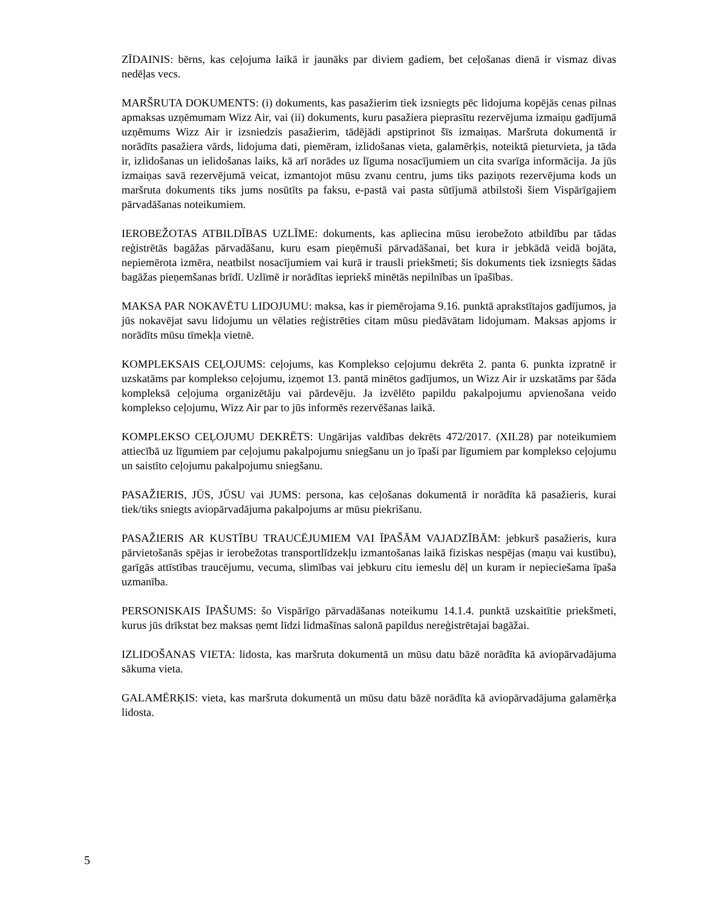ZĪDAINIS: bērns, kas ceļojuma laikā ir jaunāks par diviem gadiem, bet ceļošanas dienā ir vismaz divas nedēļas vecs.
MARŠRUTA DOKUMENTS: (i) dokuments, kas pasažierim tiek izsniegts pēc lidojuma kopējās cenas pilnas apmaksas uzņēmumam Wizz Air, vai (ii) dokuments, kuru pasažiera pieprasītu rezervējuma izmaiņu gadījumā uzņēmums Wizz Air ir izsniedzis pasažierim, tādējādi apstiprinot šīs izmaiņas. Maršruta dokumentā ir norādīts pasažiera vārds, lidojuma dati, piemēram, izlidošanas vieta, galamērķis, noteiktā pieturvieta, ja tāda ir, izlidošanas un ielidošanas laiks, kā arī norādes uz līguma nosacījumiem un cita svarīga informācija. Ja jūs izmaiņas savā rezervējumā veicat, izmantojot mūsu zvanu centru, jums tiks paziņots rezervējuma kods un maršruta dokuments tiks jums nosūtīts pa faksu, e-pastā vai pasta sūtījumā atbilstoši šiem Vispārīgajiem pārvadāšanas noteikumiem.
IEROBEŽOTAS ATBILDĪBAS UZLĪME: dokuments, kas apliecina mūsu ierobežoto atbildību par tādas reģistrētās bagāžas pārvadāšanu, kuru esam pieņēmuši pārvadāšanai, bet kura ir jebkādā veidā bojāta, nepiemērota izmēra, neatbilst nosacījumiem vai kurā ir trausli priekšmeti; šis dokuments tiek izsniegts šādas bagāžas pieņemšanas brīdī. Uzlīmē ir norādītas iepriekš minētās nepilnības un īpašības.
MAKSA PAR NOKAVĒTU LIDOJUMU: maksa, kas ir piemērojama 9.16. punktā aprakstītajos gadījumos, ja jūs nokavējat savu lidojumu un vēlaties reģistrēties citam mūsu piedāvātam lidojumam. Maksas apjoms ir norādīts mūsu tīmekļa vietnē.
KOMPLEKSAIS CEĻOJUMS: ceļojums, kas Komplekso ceļojumu dekrēta 2. panta 6. punkta izpratnē ir uzskatāms par komplekso ceļojumu, izņemot 13. pantā minētos gadījumos, un Wizz Air ir uzskatāms par šāda kompleksā ceļojuma organizētāju vai pārdevēju. Ja izvēlēto papildu pakalpojumu apvienošana veido komplekso ceļojumu, Wizz Air par to jūs informēs rezervēšanas laikā.
KOMPLEKSO CEĻOJUMU DEKRĒTS: Ungārijas valdības dekrēts 472/2017. (XII.28) par noteikumiem attiecībā uz līgumiem par ceļojumu pakalpojumu sniegšanu un jo īpaši par līgumiem par komplekso ceļojumu un saistīto ceļojumu pakalpojumu sniegšanu.
PASAŽIERIS, JŪS, JŪSU vai JUMS: persona, kas ceļošanas dokumentā ir norādīta kā pasažieris, kurai tiek/tiks sniegts aviopārvadājuma pakalpojums ar mūsu piekrišanu.
PASAŽIERIS AR KUSTĪBU TRAUCĒJUMIEM VAI ĪPAŠĀM VAJADZĪBĀM: jebkurš pasažieris, kura pārvietošanās spējas ir ierobežotas transportlīdzekļu izmantošanas laikā fiziskas nespējas (maņu vai kustību), garīgās attīstības traucējumu, vecuma, slimības vai jebkuru citu iemeslu dēļ un kuram ir nepieciešama īpaša uzmanība.
PERSONISKAIS ĪPAŠUMS: šo Vispārīgo pārvadāšanas noteikumu 14.1.4. punktā uzskaitītie priekšmeti, kurus jūs drīkstat bez maksas ņemt līdzi lidmašīnas salonā papildus nereģistrētajai bagāžai.
IZLIDOŠANAS VIETA: lidosta, kas maršruta dokumentā un mūsu datu bāzē norādīta kā aviopārvadājuma sākuma vieta.
GALAMĒRĶIS: vieta, kas maršruta dokumentā un mūsu datu bāzē norādīta kā aviopārvadājuma galamērķa lidosta.
5